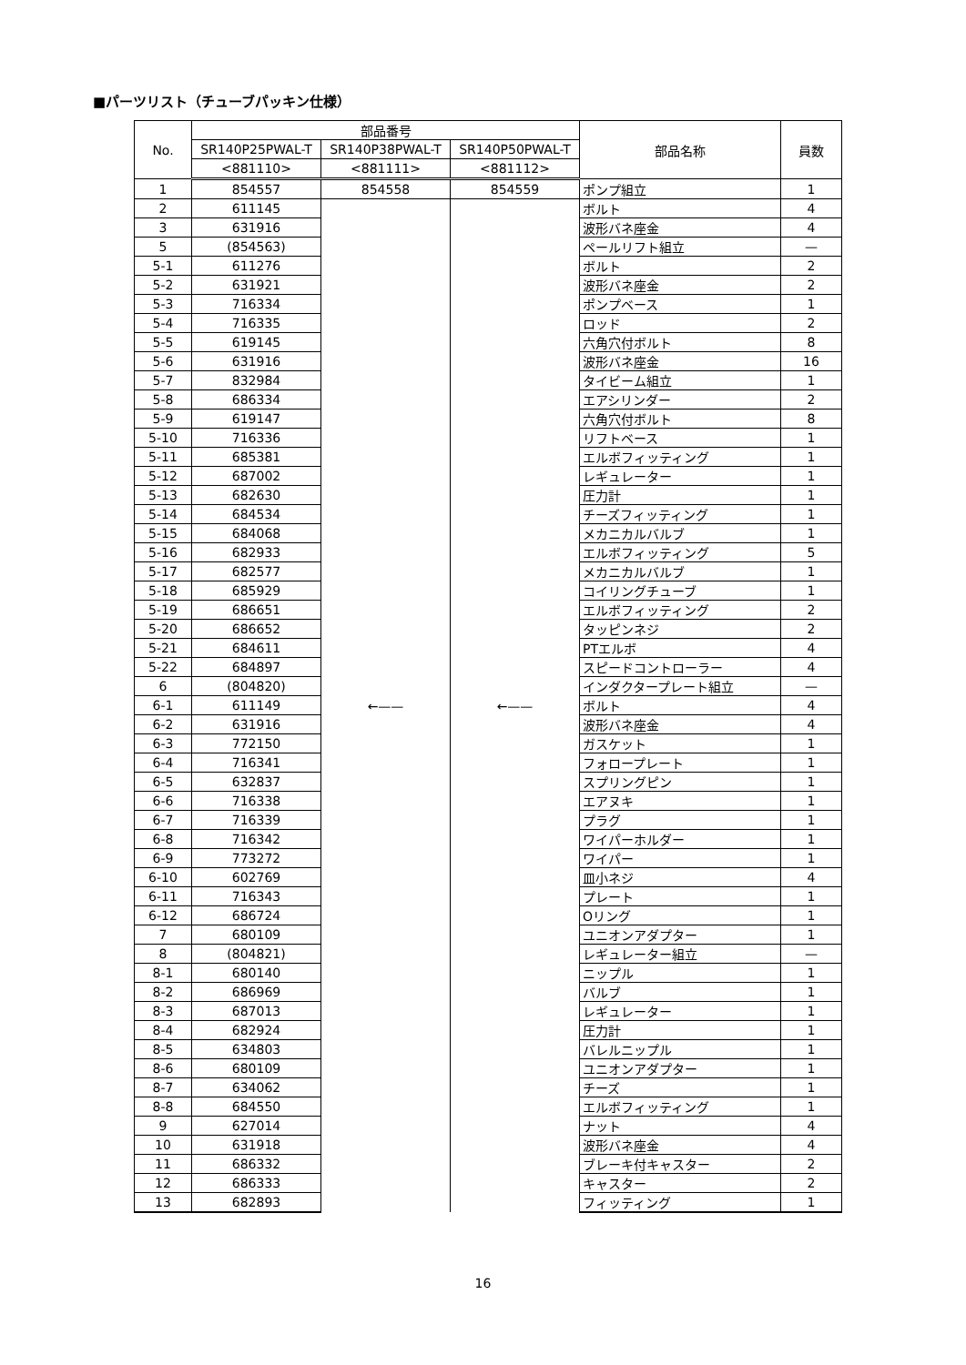■パーツリスト（チューブパッキン仕様）
| No. | 部品番号 | | | 部品名称 | 員数 |
| --- | --- | --- | --- | --- | --- |
| | SR140P25PWAL-T | SR140P38PWAL-T | SR140P50PWAL-T | | |
| | <881110> | <881111> | <881112> | | |
| 1 | 854557 | 854558 | 854559 | ポンプ組立 | 1 |
| 2 | 611145 | ←—— | ←—— | ボルト | 4 |
| 3 | 631916 | | | 波形バネ座金 | 4 |
| 5 | (854563) | | | ペールリフト組立 | — |
| 5-1 | 611276 | | | ボルト | 2 |
| 5-2 | 631921 | | | 波形バネ座金 | 2 |
| 5-3 | 716334 | | | ポンプベース | 1 |
| 5-4 | 716335 | | | ロッド | 2 |
| 5-5 | 619145 | | | 六角穴付ボルト | 8 |
| 5-6 | 631916 | | | 波形バネ座金 | 16 |
| 5-7 | 832984 | | | タイビーム組立 | 1 |
| 5-8 | 686334 | | | エアシリンダー | 2 |
| 5-9 | 619147 | | | 六角穴付ボルト | 8 |
| 5-10 | 716336 | | | リフトベース | 1 |
| 5-11 | 685381 | | | エルボフィッティング | 1 |
| 5-12 | 687002 | | | レギュレーター | 1 |
| 5-13 | 682630 | | | 圧力計 | 1 |
| 5-14 | 684534 | | | チーズフィッティング | 1 |
| 5-15 | 684068 | | | メカニカルバルブ | 1 |
| 5-16 | 682933 | | | エルボフィッティング | 5 |
| 5-17 | 682577 | | | メカニカルバルブ | 1 |
| 5-18 | 685929 | | | コイリングチューブ | 1 |
| 5-19 | 686651 | | | エルボフィッティング | 2 |
| 5-20 | 686652 | | | タッピンネジ | 2 |
| 5-21 | 684611 | | | PTエルボ | 4 |
| 5-22 | 684897 | | | スピードコントローラー | 4 |
| 6 | (804820) | | | インダクタープレート組立 | — |
| 6-1 | 611149 | | | ボルト | 4 |
| 6-2 | 631916 | | | 波形バネ座金 | 4 |
| 6-3 | 772150 | | | ガスケット | 1 |
| 6-4 | 716341 | | | フォロープレート | 1 |
| 6-5 | 632837 | | | スプリングピン | 1 |
| 6-6 | 716338 | | | エアヌキ | 1 |
| 6-7 | 716339 | | | プラグ | 1 |
| 6-8 | 716342 | | | ワイパーホルダー | 1 |
| 6-9 | 773272 | | | ワイパー | 1 |
| 6-10 | 602769 | | | 皿小ネジ | 4 |
| 6-11 | 716343 | | | プレート | 1 |
| 6-12 | 686724 | | | Oリング | 1 |
| 7 | 680109 | | | ユニオンアダプター | 1 |
| 8 | (804821) | | | レギュレーター組立 | — |
| 8-1 | 680140 | | | ニップル | 1 |
| 8-2 | 686969 | | | バルブ | 1 |
| 8-3 | 687013 | | | レギュレーター | 1 |
| 8-4 | 682924 | | | 圧力計 | 1 |
| 8-5 | 634803 | | | バレルニップル | 1 |
| 8-6 | 680109 | | | ユニオンアダプター | 1 |
| 8-7 | 634062 | | | チーズ | 1 |
| 8-8 | 684550 | | | エルボフィッティング | 1 |
| 9 | 627014 | | | ナット | 4 |
| 10 | 631918 | | | 波形バネ座金 | 4 |
| 11 | 686332 | | | ブレーキ付キャスター | 2 |
| 12 | 686333 | | | キャスター | 2 |
| 13 | 682893 | | | フィッティング | 1 |
16